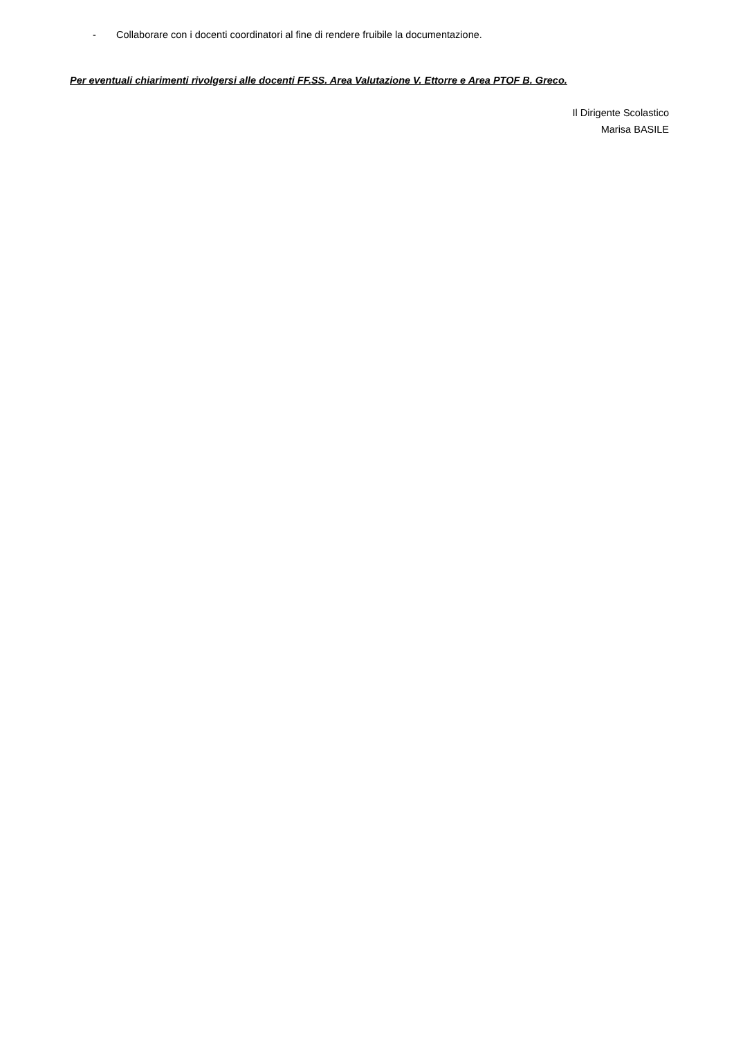- Collaborare con i docenti coordinatori al fine di rendere fruibile la documentazione.
Per eventuali chiarimenti rivolgersi alle docenti FF.SS. Area Valutazione V. Ettorre e Area PTOF B. Greco.
Il Dirigente Scolastico
Marisa BASILE